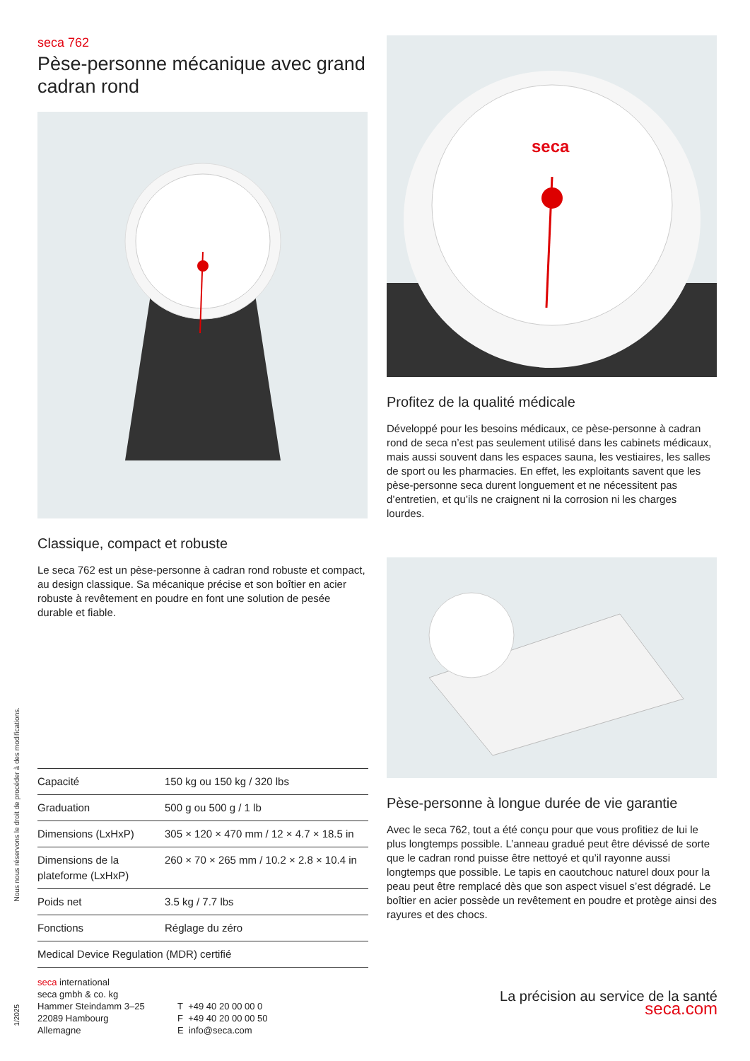seca 762
Pèse-personne mécanique avec grand cadran rond
Classique, compact et robuste
Le seca 762 est un pèse-personne à cadran rond robuste et compact, au design classique. Sa mécanique précise et son boîtier en acier robuste à revêtement en poudre en font une solution de pesée durable et fiable.
| Capacité | 150 kg ou 150 kg / 320 lbs |
| Graduation | 500 g ou 500 g / 1 lb |
| Dimensions (LxHxP) | 305 × 120 × 470 mm / 12 × 4.7 × 18.5 in |
| Dimensions de la plateforme (LxHxP) | 260 × 70 × 265 mm / 10.2 × 2.8 × 10.4 in |
| Poids net | 3.5 kg / 7.7 lbs |
| Fonctions | Réglage du zéro |
| Medical Device Regulation (MDR) certifié | |
seca
Profitez de la qualité médicale
Développé pour les besoins médicaux, ce pèse-personne à cadran rond de seca n’est pas seulement utilisé dans les cabinets médicaux, mais aussi souvent dans les espaces sauna, les vestiaires, les salles de sport ou les pharmacies. En effet, les exploitants savent que les pèse-personne seca durent longuement et ne nécessitent pas d’entretien, et qu’ils ne craignent ni la corrosion ni les charges lourdes.
Pèse-personne à longue durée de vie garantie
Avec le seca 762, tout a été conçu pour que vous profitiez de lui le plus longtemps possible. L’anneau gradué peut être dévissé de sorte que le cadran rond puisse être nettoyé et qu’il rayonne aussi longtemps que possible. Le tapis en caoutchouc naturel doux pour la peau peut être remplacé dès que son aspect visuel s’est dégradé. Le boîtier en acier possède un revêtement en poudre et protège ainsi des rayures et des chocs.
Nous nous réservons le droit de procéder à des modifications.
1/2025
seca international
seca gmbh & co. kg
Hammer Steindamm 3–25
22089 Hambourg
Allemagne
T +49 40 20 00 00 0
F +49 40 20 00 00 50
E info@seca.com
La précision au service de la santé
seca.com